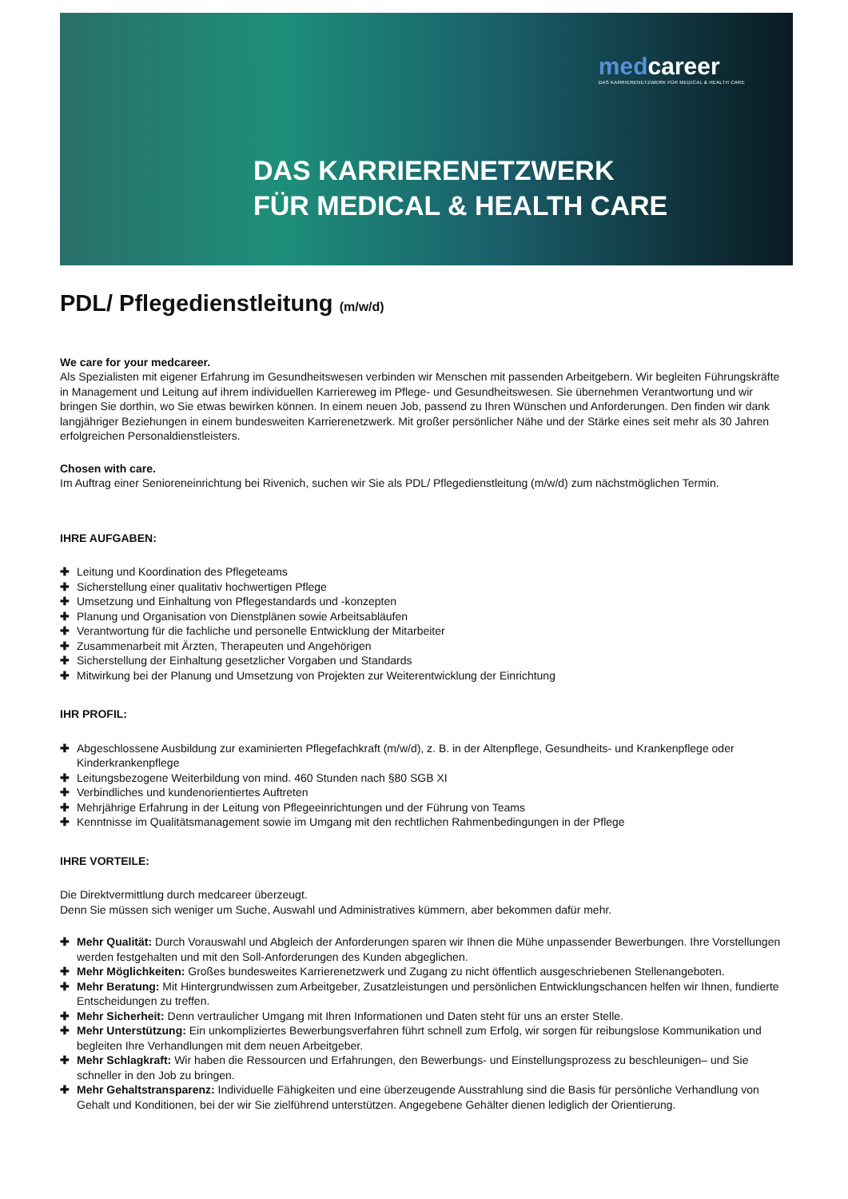medcareer
DAS KARRIERENETZWERK FÜR MEDICAL & HEALTH CARE
DAS KARRIERENETZWERK
FÜR MEDICAL & HEALTH CARE
PDL/ Pflegedienstleitung (m/w/d)
We care for your medcareer.
Als Spezialisten mit eigener Erfahrung im Gesundheitswesen verbinden wir Menschen mit passenden Arbeitgebern. Wir begleiten Führungskräfte in Management und Leitung auf ihrem individuellen Karriereweg im Pflege- und Gesundheitswesen. Sie übernehmen Verantwortung und wir bringen Sie dorthin, wo Sie etwas bewirken können. In einem neuen Job, passend zu Ihren Wünschen und Anforderungen. Den finden wir dank langjähriger Beziehungen in einem bundesweiten Karrierenetzwerk. Mit großer persönlicher Nähe und der Stärke eines seit mehr als 30 Jahren erfolgreichen Personaldienstleisters.
Chosen with care.
Im Auftrag einer Senioreneinrichtung bei Rivenich, suchen wir Sie als PDL/ Pflegedienstleitung (m/w/d) zum nächstmöglichen Termin.
IHRE AUFGABEN:
✚ Leitung und Koordination des Pflegeteams
✚ Sicherstellung einer qualitativ hochwertigen Pflege
✚ Umsetzung und Einhaltung von Pflegestandards und -konzepten
✚ Planung und Organisation von Dienstplänen sowie Arbeitsabläufen
✚ Verantwortung für die fachliche und personelle Entwicklung der Mitarbeiter
✚ Zusammenarbeit mit Ärzten, Therapeuten und Angehörigen
✚ Sicherstellung der Einhaltung gesetzlicher Vorgaben und Standards
✚ Mitwirkung bei der Planung und Umsetzung von Projekten zur Weiterentwicklung der Einrichtung
IHR PROFIL:
✚ Abgeschlossene Ausbildung zur examinierten Pflegefachkraft (m/w/d), z. B. in der Altenpflege, Gesundheits- und Krankenpflege oder Kinderkrankenpflege
✚ Leitungsbezogene Weiterbildung von mind. 460 Stunden nach §80 SGB XI
✚ Verbindliches und kundenorientiertes Auftreten
✚ Mehrjährige Erfahrung in der Leitung von Pflegeeinrichtungen und der Führung von Teams
✚ Kenntnisse im Qualitätsmanagement sowie im Umgang mit den rechtlichen Rahmenbedingungen in der Pflege
IHRE VORTEILE:
Die Direktvermittlung durch medcareer überzeugt.
Denn Sie müssen sich weniger um Suche, Auswahl und Administratives kümmern, aber bekommen dafür mehr.
✚ Mehr Qualität: Durch Vorauswahl und Abgleich der Anforderungen sparen wir Ihnen die Mühe unpassender Bewerbungen. Ihre Vorstellungen werden festgehalten und mit den Soll-Anforderungen des Kunden abgeglichen.
✚ Mehr Möglichkeiten: Großes bundesweites Karrierenetzwerk und Zugang zu nicht öffentlich ausgeschriebenen Stellenangeboten.
✚ Mehr Beratung: Mit Hintergrundwissen zum Arbeitgeber, Zusatzleistungen und persönlichen Entwicklungschancen helfen wir Ihnen, fundierte Entscheidungen zu treffen.
✚ Mehr Sicherheit: Denn vertraulicher Umgang mit Ihren Informationen und Daten steht für uns an erster Stelle.
✚ Mehr Unterstützung: Ein unkompliziertes Bewerbungsverfahren führt schnell zum Erfolg, wir sorgen für reibungslose Kommunikation und begleiten Ihre Verhandlungen mit dem neuen Arbeitgeber.
✚ Mehr Schlagkraft: Wir haben die Ressourcen und Erfahrungen, den Bewerbungs- und Einstellungsprozess zu beschleunigen– und Sie schneller in den Job zu bringen.
✚ Mehr Gehaltstransparenz: Individuelle Fähigkeiten und eine überzeugende Ausstrahlung sind die Basis für persönliche Verhandlung von Gehalt und Konditionen, bei der wir Sie zielführend unterstützen. Angegebene Gehälter dienen lediglich der Orientierung.